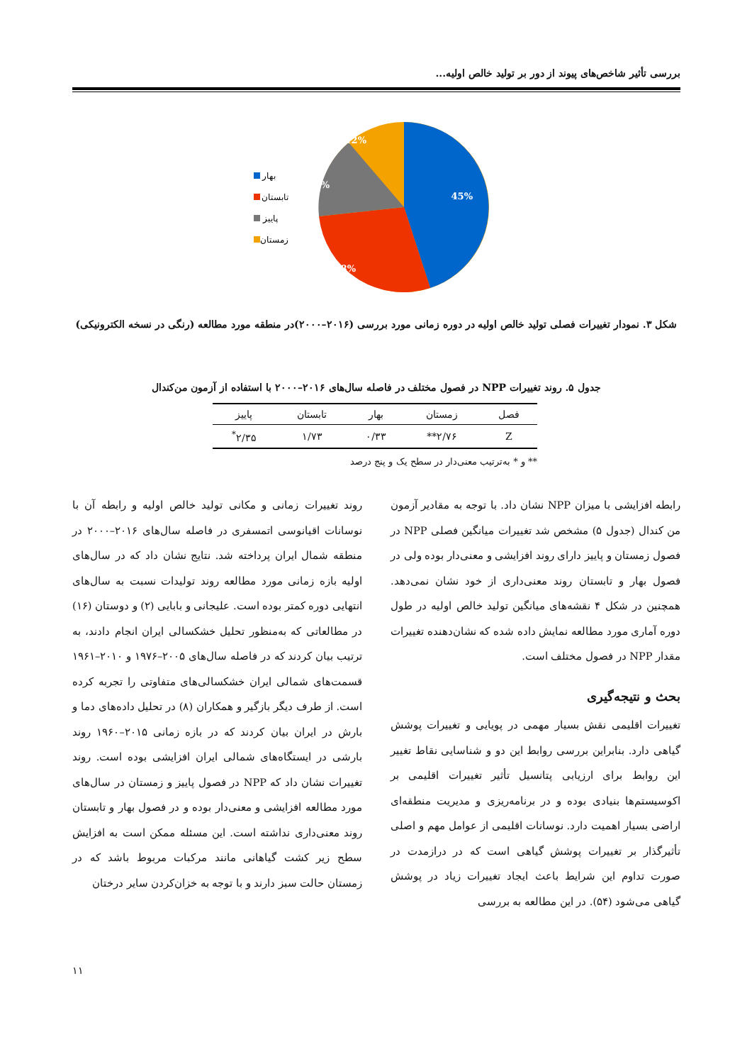بررسی تأثیر شاخص‌های پیوند از دور بر تولید خالص اولیه...
45%
28%
15%
12%
بهار
تابستان
پاییز
زمستان
شکل ۳. نمودار تغییرات فصلی تولید خالص اولیه در دوره زمانی مورد بررسی (۲۰۱۶–۲۰۰۰)در منطقه مورد مطالعه (رنگی در نسخه الکترونیکی)
جدول ۵. روند تغییرات NPP در فصول مختلف در فاصله سال‌های ۲۰۱۶–۲۰۰۰ با استفاده از آزمون من‌کندال
| فصل | زمستان | بهار | تابستان | پاییز |
| --- | --- | --- | --- | --- |
| Z | ۲/۷۶** | ۰/۳۳ | ۱/۷۳ | ۲/۳۵<sup>*</sup> |
** و * به‌ترتیب معنی‌دار در سطح یک و پنج درصد
رابطه افزایشی با میزان NPP نشان داد. با توجه به مقادیر آزمون من کندال (جدول ۵) مشخص شد تغییرات میانگین فصلی NPP در فصول زمستان و پاییز دارای روند افزایشی و معنی‌دار بوده ولی در فصول بهار و تابستان روند معنی‌داری از خود نشان نمی‌دهد. همچنین در شکل ۴ نقشه‌های میانگین تولید خالص اولیه در طول دوره آماری مورد مطالعه نمایش داده شده که نشان‌دهنده تغییرات مقدار NPP در فصول مختلف است.
بحث و نتیجه‌گیری
تغییرات اقلیمی نقش بسیار مهمی در پویایی و تغییرات پوشش گیاهی دارد. بنابراین بررسی روابط این دو و شناسایی نقاط تغییر این روابط برای ارزیابی پتانسیل تأثیر تغییرات اقلیمی بر اکوسیستم‌ها بنیادی بوده و در برنامه‌ریزی و مدیریت منطقه‌ای اراضی بسیار اهمیت دارد. نوسانات اقلیمی از عوامل مهم و اصلی تأثیرگذار بر تغییرات پوشش گیاهی است که در درازمدت در صورت تداوم این شرایط باعث ایجاد تغییرات زیاد در پوشش گیاهی می‌شود (۵۴). در این مطالعه به بررسی
روند تغییرات زمانی و مکانی تولید خالص اولیه و رابطه آن با نوسانات اقیانوسی اتمسفری در فاصله سال‌های ۲۰۱۶–۲۰۰۰ در منطقه شمال ایران پرداخته شد. نتایج نشان داد که در سال‌های اولیه بازه زمانی مورد مطالعه روند تولیدات نسبت به سال‌های انتهایی دوره کمتر بوده است. علیجانی و بابایی (۲) و دوستان (۱۶) در مطالعاتی که به‌منظور تحلیل خشکسالی ایران انجام دادند، به ترتیب بیان کردند که در فاصله سال‌های ۲۰۰۵–۱۹۷۶ و ۲۰۱۰–۱۹۶۱ قسمت‌های شمالی ایران خشکسالی‌های متفاوتی را تجربه کرده است. از طرف دیگر بازگیر و همکاران (۸) در تحلیل داده‌های دما و بارش در ایران بیان کردند که در بازه زمانی ۲۰۱۵–۱۹۶۰ روند بارشی در ایستگاه‌های شمالی ایران افزایشی بوده است. روند تغییرات نشان داد که NPP در فصول پاییز و زمستان در سال‌های مورد مطالعه افزایشی و معنی‌دار بوده و در فصول بهار و تابستان روند معنی‌داری نداشته است. این مسئله ممکن است به افزایش سطح زیر کشت گیاهانی مانند مرکبات مربوط باشد که در زمستان حالت سبز دارند و با توجه به خزان‌کردن سایر درختان
۱۱